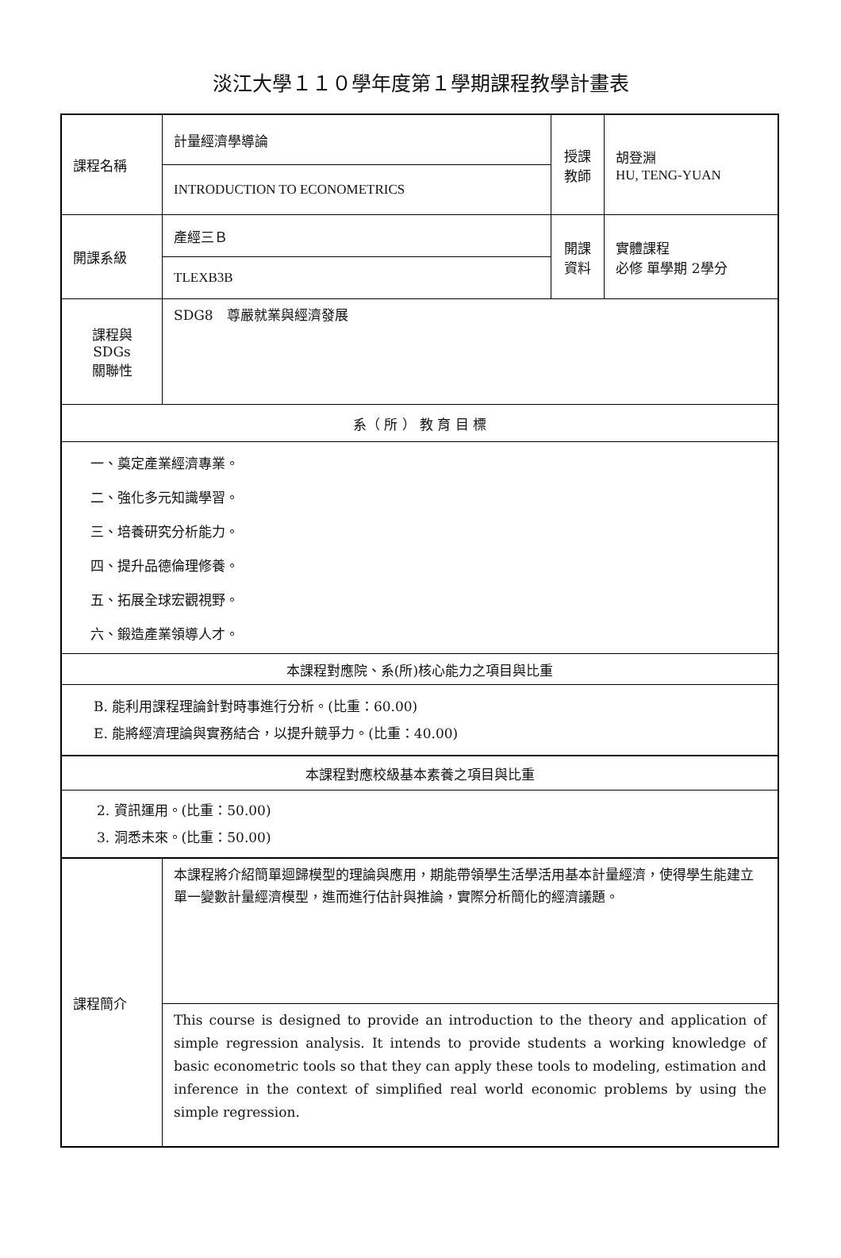淡江大學１１０學年度第１學期課程教學計畫表
| 課程名稱 | 計量經濟學導論 | 授課 教師 | 胡登淵 HU, TENG-YUAN |
| | INTRODUCTION TO ECONOMETRICS | | |
| 開課系級 | 產經三Ｂ | 開課 資料 | 實體課程 必修 單學期 2學分 |
| | TLEXB3B | | |
| 課程與SDGs 關聯性 | SDG8 尊嚴就業與經濟發展 | | |
| 系（ 所 ） 教 育 目 標 | | | |
| 一、奠定產業經濟專業。 二、強化多元知識學習。 三、培養研究分析能力。 四、提升品德倫理修養。 五、拓展全球宏觀視野。 六、鍛造產業領導人才。 | | | |
| 本課程對應院、系(所)核心能力之項目與比重 | | | |
| B. 能利用課程理論針對時事進行分析。(比重：60.00) E. 能將經濟理論與實務結合，以提升競爭力。(比重：40.00) | | | |
| 本課程對應校級基本素養之項目與比重 | | | |
| 2. 資訊運用。(比重：50.00) 3. 洞悉未來。(比重：50.00) | | | |
| 課程簡介 | 本課程將介紹簡單迴歸模型的理論與應用，期能帶領學生活學活用基本計量經濟，使得學生能建立單一變數計量經濟模型，進而進行估計與推論，實際分析簡化的經濟議題。 | | |
| | This course is designed to provide an introduction to the theory and application of simple regression analysis. It intends to provide students a working knowledge of basic econometric tools so that they can apply these tools to modeling, estimation and inference in the context of simplified real world economic problems by using the simple regression. | | |